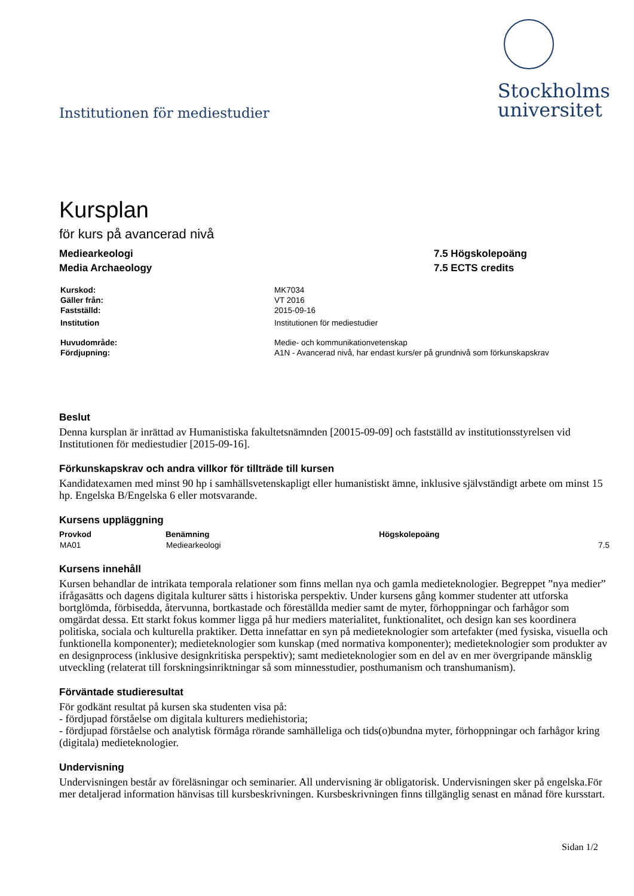Institutionen för mediestudier
Stockholms
universitet
Kursplan
för kurs på avancerad nivå
Mediearkeologi
Media Archaeology
7.5 Högskolepoäng
7.5 ECTS credits
| Kurskod: | MK7034 |
| Gäller från: | VT 2016 |
| Fastställd: | 2015-09-16 |
| Institution | Institutionen för mediestudier |
| Huvudområde: | Medie- och kommunikationvetenskap |
| Fördjupning: | A1N - Avancerad nivå, har endast kurs/er på grundnivå som förkunskapskrav |
Beslut
Denna kursplan är inrättad av Humanistiska fakultetsnämnden [20015-09-09] och fastställd av institutionsstyrelsen vid Institutionen för mediestudier [2015-09-16].
Förkunskapskrav och andra villkor för tillträde till kursen
Kandidatexamen med minst 90 hp i samhällsvetenskapligt eller humanistiskt ämne, inklusive självständigt arbete om minst 15 hp. Engelska B/Engelska 6 eller motsvarande.
Kursens uppläggning
| Provkod | Benämning | Högskolepoäng |
| --- | --- | --- |
| MA01 | Mediearkeologi | 7.5 |
Kursens innehåll
Kursen behandlar de intrikata temporala relationer som finns mellan nya och gamla medieteknologier. Begreppet ”nya medier” ifrågasätts och dagens digitala kulturer sätts i historiska perspektiv. Under kursens gång kommer studenter att utforska bortglömda, förbisedda, återvunna, bortkastade och föreställda medier samt de myter, förhoppningar och farhågor som omgärdat dessa. Ett starkt fokus kommer ligga på hur mediers materialitet, funktionalitet, och design kan ses koordinera politiska, sociala och kulturella praktiker. Detta innefattar en syn på medieteknologier som artefakter (med fysiska, visuella och funktionella komponenter); medieteknologier som kunskap (med normativa komponenter); medieteknologier som produkter av en designprocess (inklusive designkritiska perspektiv); samt medieteknologier som en del av en mer övergripande mänsklig utveckling (relaterat till forskningsinriktningar så som minnesstudier, posthumanism och transhumanism).
Förväntade studieresultat
För godkänt resultat på kursen ska studenten visa på:
- fördjupad förståelse om digitala kulturers mediehistoria;
- fördjupad förståelse och analytisk förmåga rörande samhälleliga och tids(o)bundna myter, förhoppningar och farhågor kring (digitala) medieteknologier.
Undervisning
Undervisningen består av föreläsningar och seminarier. All undervisning är obligatorisk. Undervisningen sker på engelska.För mer detaljerad information hänvisas till kursbeskrivningen. Kursbeskrivningen finns tillgänglig senast en månad före kursstart.
Sidan 1/2